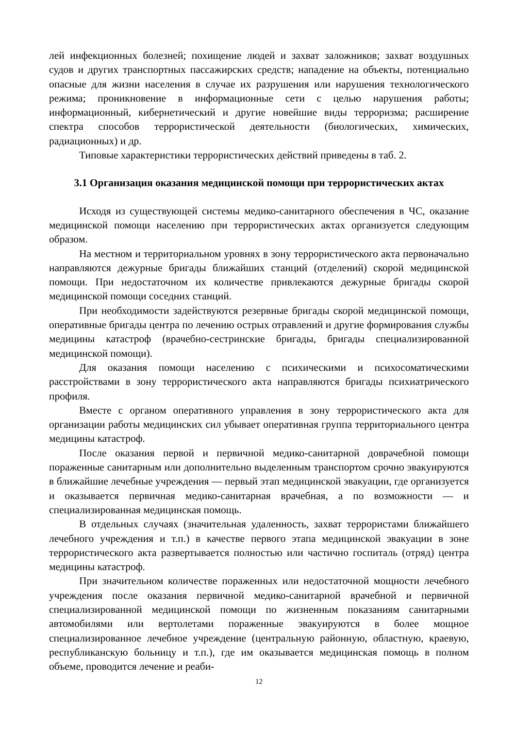лей инфекционных болезней; похищение людей и захват заложников; захват воздушных судов и других транспортных пассажирских средств; нападение на объекты, потенциально опасные для жизни населения в случае их разрушения или нарушения технологического режима; проникновение в информационные сети с целью нарушения работы; информационный, кибернетический и другие новейшие виды терроризма; расширение спектра способов террористической деятельности (биологических, химических, радиационных) и др.
Типовые характеристики террористических действий приведены в таб. 2.
3.1 Организация оказания медицинской помощи при террористических актах
Исходя из существующей системы медико-санитарного обеспечения в ЧС, оказание медицинской помощи населению при террористических актах организуется следующим образом.
На местном и территориальном уровнях в зону террористического акта первоначально направляются дежурные бригады ближайших станций (отделений) скорой медицинской помощи. При недостаточном их количестве привлекаются дежурные бригады скорой медицинской помощи соседних станций.
При необходимости задействуются резервные бригады скорой медицинской помощи, оперативные бригады центра по лечению острых отравлений и другие формирования службы медицины катастроф (врачебно-сестринские бригады, бригады специализированной медицинской помощи).
Для оказания помощи населению с психическими и психосоматическими расстройствами в зону террористического акта направляются бригады психиатрического профиля.
Вместе с органом оперативного управления в зону террористического акта для организации работы медицинских сил убывает оперативная группа территориального центра медицины катастроф.
После оказания первой и первичной медико-санитарной доврачебной помощи пораженные санитарным или дополнительно выделенным транспортом срочно эвакуируются в ближайшие лечебные учреждения — первый этап медицинской эвакуации, где организуется и оказывается первичная медико-санитарная врачебная, а по возможности — и специализированная медицинская помощь.
В отдельных случаях (значительная удаленность, захват террористами ближайшего лечебного учреждения и т.п.) в качестве первого этапа медицинской эвакуации в зоне террористического акта развертывается полностью или частично госпиталь (отряд) центра медицины катастроф.
При значительном количестве пораженных или недостаточной мощности лечебного учреждения после оказания первичной медико-санитарной врачебной и первичной специализированной медицинской помощи по жизненным показаниям санитарными автомобилями или вертолетами пораженные эвакуируются в более мощное специализированное лечебное учреждение (центральную районную, областную, краевую, республиканскую больницу и т.п.), где им оказывается медицинская помощь в полном объеме, проводится лечение и реаби-
12